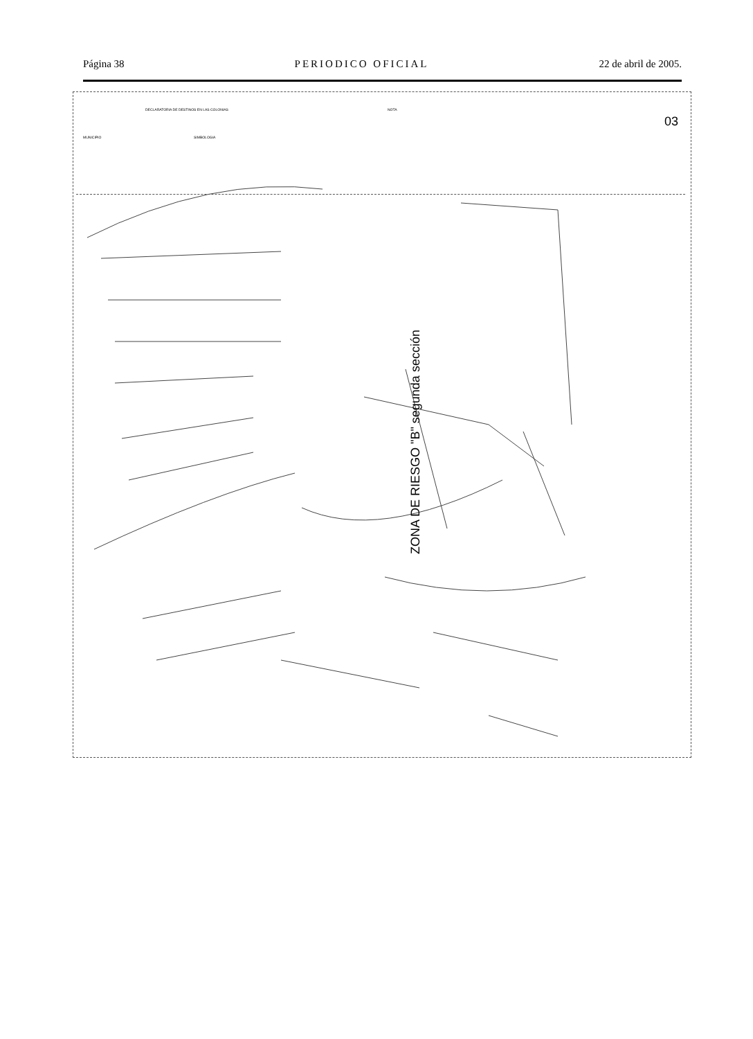Página 38 PERIODICO OFICIAL 22 de abril de 2005.
MUNICIPIO
DECLARATORIA DE DESTINOS EN LAS COLONIAS
SIMBOLOGIA
NOTA
03
ZONA DE RIESGO "B" segunda sección